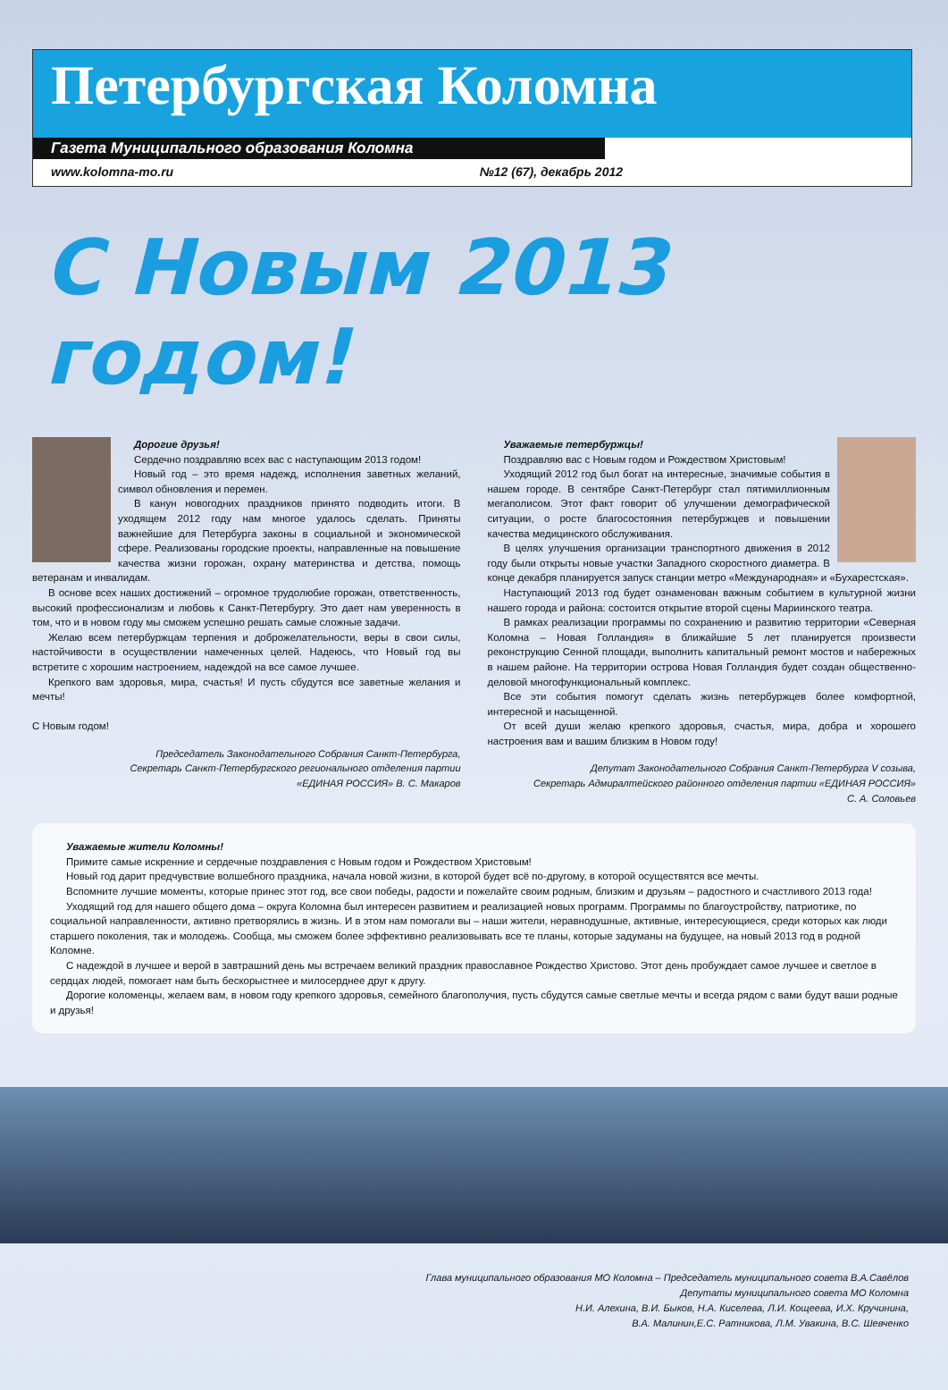Петербургская Коломна
Газета Муниципального образования Коломна
www.kolomna-mo.ru №12 (67), декабрь 2012
С Новым 2013 годом!
Дорогие друзья!
Сердечно поздравляю всех вас с наступающим 2013 годом!
Новый год – это время надежд, исполнения заветных желаний, символ обновления и перемен.
В канун новогодних праздников принято подводить итоги. В уходящем 2012 году нам многое удалось сделать. Приняты важнейшие для Петербурга законы в социальной и экономической сфере. Реализованы городские проекты, направленные на повышение качества жизни горожан, охрану материнства и детства, помощь ветеранам и инвалидам.
В основе всех наших достижений – огромное трудолюбие горожан, ответственность, высокий профессионализм и любовь к Санкт-Петербургу. Это дает нам уверенность в том, что и в новом году мы сможем успешно решать самые сложные задачи.
Желаю всем петербуржцам терпения и доброжелательности, веры в свои силы, настойчивости в осуществлении намеченных целей. Надеюсь, что Новый год вы встретите с хорошим настроением, надеждой на все самое лучшее.
Крепкого вам здоровья, мира, счастья! И пусть сбудутся все заветные желания и мечты!
С Новым годом!
Председатель Законодательного Собрания Санкт-Петербурга,
Секретарь Санкт-Петербургского регионального отделения партии
«ЕДИНАЯ РОССИЯ» В. С. Макаров
Уважаемые петербуржцы!
Поздравляю вас с Новым годом и Рождеством Христовым!
Уходящий 2012 год был богат на интересные, значимые события в нашем городе. В сентябре Санкт-Петербург стал пятимиллионным мегаполисом. Этот факт говорит об улучшении демографической ситуации, о росте благосостояния петербуржцев и повышении качества медицинского обслуживания.
В целях улучшения организации транспортного движения в 2012 году были открыты новые участки Западного скоростного диаметра. В конце декабря планируется запуск станции метро «Международная» и «Бухарестская».
Наступающий 2013 год будет ознаменован важным событием в культурной жизни нашего города и района: состоится открытие второй сцены Мариинского театра.
В рамках реализации программы по сохранению и развитию территории «Северная Коломна – Новая Голландия» в ближайшие 5 лет планируется произвести реконструкцию Сенной площади, выполнить капитальный ремонт мостов и набережных в нашем районе. На территории острова Новая Голландия будет создан общественно-деловой многофункциональный комплекс.
Все эти события помогут сделать жизнь петербуржцев более комфортной, интересной и насыщенной.
От всей души желаю крепкого здоровья, счастья, мира, добра и хорошего настроения вам и вашим близким в Новом году!
Депутат Законодательного Собрания Санкт-Петербурга V созыва,
Секретарь Адмиралтейского районного отделения партии «ЕДИНАЯ РОССИЯ»
С. А. Соловьев
Уважаемые жители Коломны!
Примите самые искренние и сердечные поздравления с Новым годом и Рождеством Христовым!
Новый год дарит предчувствие волшебного праздника, начала новой жизни, в которой будет всё по-другому, в которой осуществятся все мечты.
Вспомните лучшие моменты, которые принес этот год, все свои победы, радости и пожелайте своим родным, близким и друзьям – радостного и счастливого 2013 года!
Уходящий год для нашего общего дома – округа Коломна был интересен развитием и реализацией новых программ. Программы по благоустройству, патриотике, по социальной направленности, активно претворялись в жизнь. И в этом нам помогали вы – наши жители, неравнодушные, активные, интересующиеся, среди которых как люди старшего поколения, так и молодежь. Сообща, мы сможем более эффективно реализовывать все те планы, которые задуманы на будущее, на новый 2013 год в родной Коломне.
С надеждой в лучшее и верой в завтрашний день мы встречаем великий праздник православное Рождество Христово. Этот день пробуждает самое лучшее и светлое в сердцах людей, помогает нам быть бескорыстнее и милосерднее друг к другу.
Дорогие коломенцы, желаем вам, в новом году крепкого здоровья, семейного благополучия, пусть сбудутся самые светлые мечты и всегда рядом с вами будут ваши родные и друзья!
Глава муниципального образования МО Коломна – Председатель муниципального совета В.А.Савёлов
Депутаты муниципального совета МО Коломна
Н.И. Алехина, В.И. Быков, Н.А. Киселева, Л.И. Кощеева, И.Х. Кручинина,
В.А. Малинин,Е.С. Ратникова, Л.М. Увакина, В.С. Шевченко